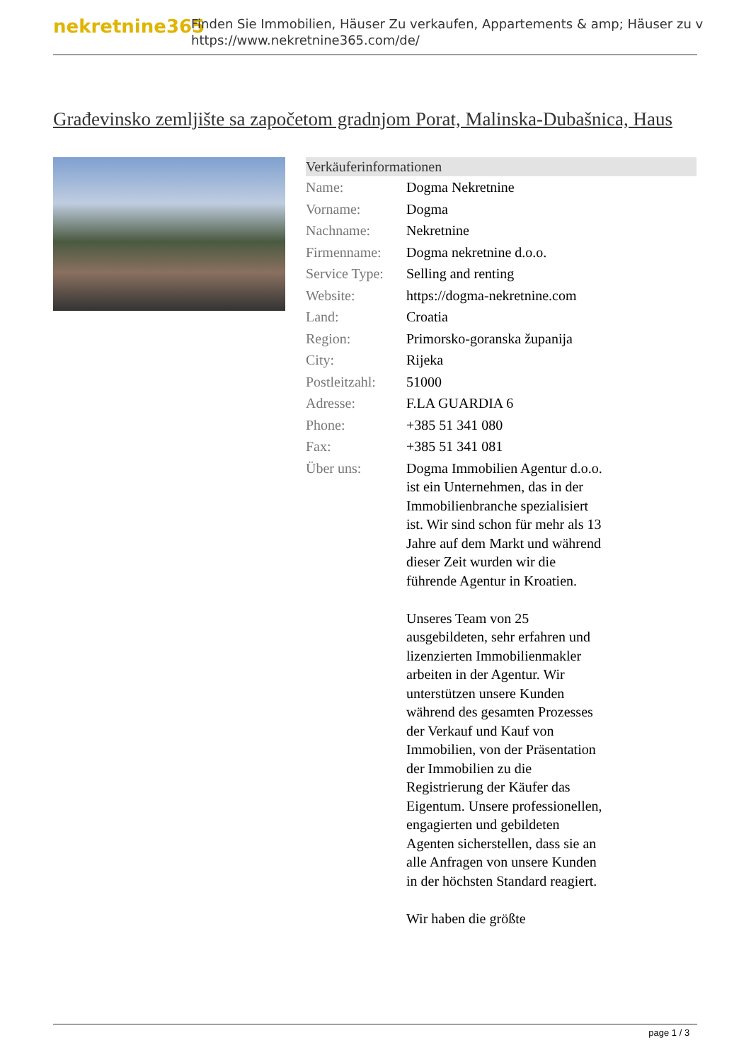nekretnine365
Finden Sie Immobilien, Häuser Zu verkaufen, Appartements & amp; Häuser zu v
https://www.nekretnine365.com/de/
Građevinsko zemljište sa započetom gradnjom Porat, Malinska-Dubašnica, Haus
| Verkäuferinformationen | |
| --- | --- |
| Name: | Dogma Nekretnine |
| Vorname: | Dogma |
| Nachname: | Nekretnine |
| Firmenname: | Dogma nekretnine d.o.o. |
| Service Type: | Selling and renting |
| Website: | https://dogma-nekretnine.com |
| Land: | Croatia |
| Region: | Primorsko-goranska županija |
| City: | Rijeka |
| Postleitzahl: | 51000 |
| Adresse: | F.LA GUARDIA 6 |
| Phone: | +385 51 341 080 |
| Fax: | +385 51 341 081 |
| Über uns: | Dogma Immobilien Agentur d.o.o. ist ein Unternehmen, das in der Immobilienbranche spezialisiert ist. Wir sind schon für mehr als 13 Jahre auf dem Markt und während dieser Zeit wurden wir die führende Agentur in Kroatien. Unseres Team von 25 ausgebildeten, sehr erfahren und lizenzierten Immobilienmakler arbeiten in der Agentur. Wir unterstützen unsere Kunden während des gesamten Prozesses der Verkauf und Kauf von Immobilien, von der Präsentation der Immobilien zu die Registrierung der Käufer das Eigentum. Unsere professionellen, engagierten und gebildeten Agenten sicherstellen, dass sie an alle Anfragen von unsere Kunden in der höchsten Standard reagiert. Wir haben die größte |
page 1 / 3